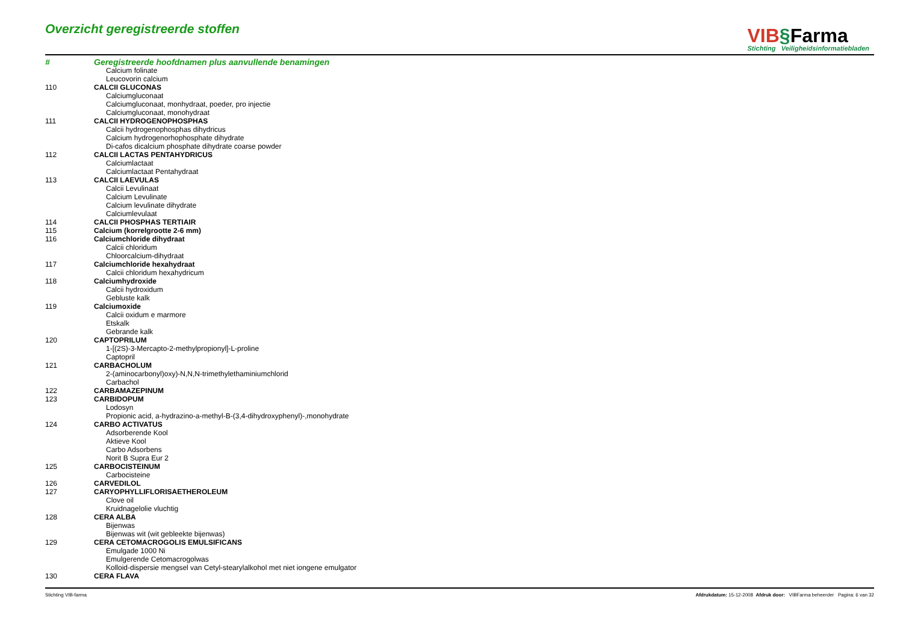Overzicht geregistreerde stoffen
VIB§Farma
Stichting Veiligheidsinformatiebladen
| # | Geregistreerde hoofdnamen plus aanvullende benamingen |
| --- | --- |
| | Calcium folinate |
| | Leucovorin calcium |
| 110 | CALCII GLUCONAS |
| | Calciumgluconaat |
| | Calciumgluconaat, monhydraat, poeder, pro injectie |
| | Calciumgluconaat, monohydraat |
| 111 | CALCII HYDROGENOPHOSPHAS |
| | Calcii hydrogenophosphas dihydricus |
| | Calcium hydrogenorhophosphate dihydrate |
| | Di-cafos dicalcium phosphate dihydrate coarse powder |
| 112 | CALCII LACTAS PENTAHYDRICUS |
| | Calciumlactaat |
| | Calciumlactaat Pentahydraat |
| 113 | CALCII LAEVULAS |
| | Calcii Levulinaat |
| | Calcium Levulinate |
| | Calcium levulinate dihydrate |
| | Calciumlevulaat |
| 114 | CALCII PHOSPHAS TERTIAIR |
| 115 | Calcium (korrelgrootte 2-6 mm) |
| 116 | Calciumchloride dihydraat |
| | Calcii chloridum |
| | Chloorcalcium-dihydraat |
| 117 | Calciumchloride hexahydraat |
| | Calcii chloridum hexahydricum |
| 118 | Calciumhydroxide |
| | Calcii hydroxidum |
| | Gebluste kalk |
| 119 | Calciumoxide |
| | Calcii oxidum e marmore |
| | Etskalk |
| | Gebrande kalk |
| 120 | CAPTOPRILUM |
| | 1-[(2S)-3-Mercapto-2-methylpropionyl]-L-proline |
| | Captopril |
| 121 | CARBACHOLUM |
| | 2-(aminocarbonyl)oxy)-N,N,N-trimethylethaminiumchlorid |
| | Carbachol |
| 122 | CARBAMAZEPINUM |
| 123 | CARBIDOPUM |
| | Lodosyn |
| | Propionic acid, a-hydrazino-a-methyl-B-(3,4-dihydroxyphenyl)-,monohydrate |
| 124 | CARBO ACTIVATUS |
| | Adsorberende Kool |
| | Aktieve Kool |
| | Carbo Adsorbens |
| | Norit B Supra Eur 2 |
| 125 | CARBOCISTEINUM |
| | Carbocisteine |
| 126 | CARVEDILOL |
| 127 | CARYOPHYLLIFLORISAETHEROLEUM |
| | Clove oil |
| | Kruidnagelolie vluchtig |
| 128 | CERA ALBA |
| | Bijenwas |
| | Bijenwas wit (wit gebleekte bijenwas) |
| 129 | CERA CETOMACROGOLIS EMULSIFICANS |
| | Emulgade 1000 Ni |
| | Emulgerende Cetomacrogolwas |
| | Kolloid-dispersie mengsel van Cetyl-stearylalkohol met niet iongene emulgator |
| 130 | CERA FLAVA |
Stichting VIB-farma Afdrukdatum: 15-12-2008 Afdruk door: VIBFarma beheerder Pagina: 6 van 32